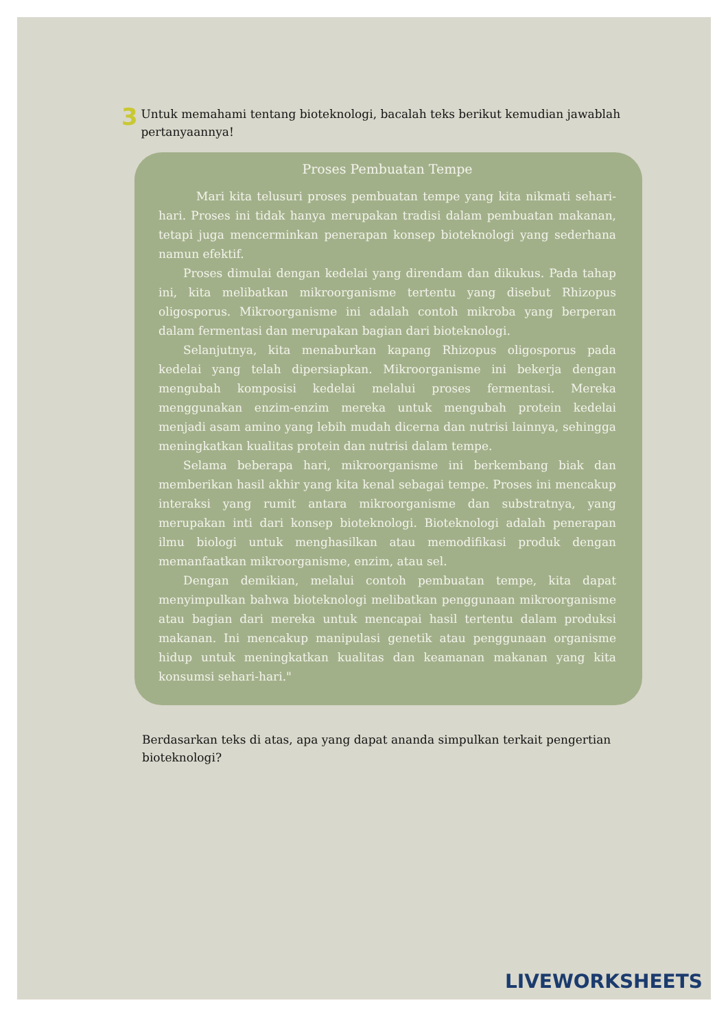3
Untuk memahami tentang bioteknologi, bacalah teks berikut kemudian jawablah pertanyaannya!
Proses Pembuatan Tempe
Mari kita telusuri proses pembuatan tempe yang kita nikmati sehari-hari. Proses ini tidak hanya merupakan tradisi dalam pembuatan makanan, tetapi juga mencerminkan penerapan konsep bioteknologi yang sederhana namun efektif.
Proses dimulai dengan kedelai yang direndam dan dikukus. Pada tahap ini, kita melibatkan mikroorganisme tertentu yang disebut Rhizopus oligosporus. Mikroorganisme ini adalah contoh mikroba yang berperan dalam fermentasi dan merupakan bagian dari bioteknologi.
Selanjutnya, kita menaburkan kapang Rhizopus oligosporus pada kedelai yang telah dipersiapkan. Mikroorganisme ini bekerja dengan mengubah komposisi kedelai melalui proses fermentasi. Mereka menggunakan enzim-enzim mereka untuk mengubah protein kedelai menjadi asam amino yang lebih mudah dicerna dan nutrisi lainnya, sehingga meningkatkan kualitas protein dan nutrisi dalam tempe.
Selama beberapa hari, mikroorganisme ini berkembang biak dan memberikan hasil akhir yang kita kenal sebagai tempe. Proses ini mencakup interaksi yang rumit antara mikroorganisme dan substratnya, yang merupakan inti dari konsep bioteknologi. Bioteknologi adalah penerapan ilmu biologi untuk menghasilkan atau memodifikasi produk dengan memanfaatkan mikroorganisme, enzim, atau sel.
Dengan demikian, melalui contoh pembuatan tempe, kita dapat menyimpulkan bahwa bioteknologi melibatkan penggunaan mikroorganisme atau bagian dari mereka untuk mencapai hasil tertentu dalam produksi makanan. Ini mencakup manipulasi genetik atau penggunaan organisme hidup untuk meningkatkan kualitas dan keamanan makanan yang kita konsumsi sehari-hari."
Berdasarkan teks di atas, apa yang dapat ananda simpulkan terkait pengertian bioteknologi?
LIVEWORKSHEETS